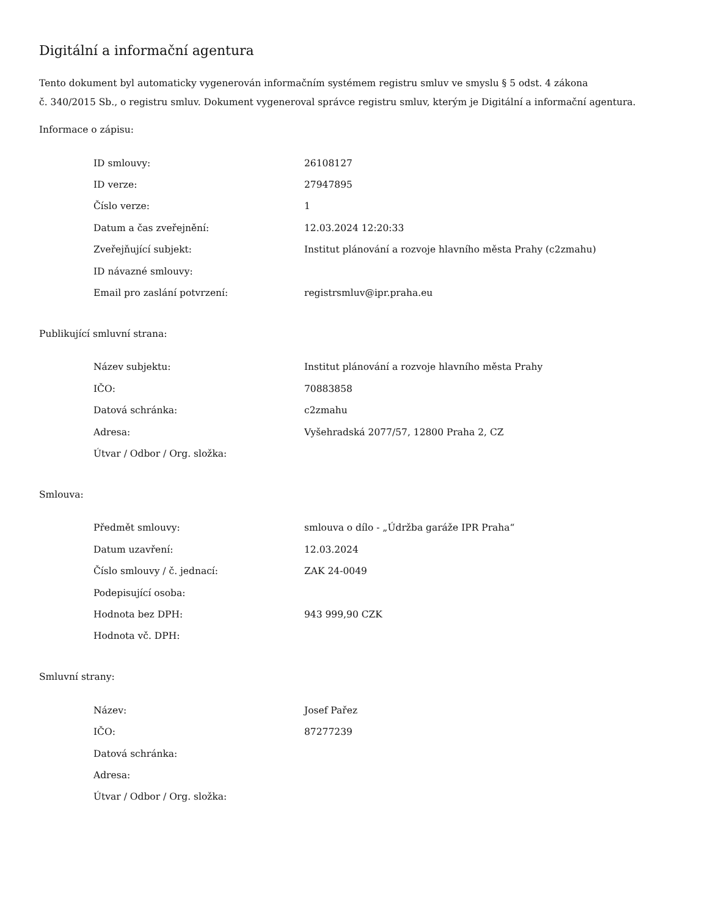Digitální a informační agentura
Tento dokument byl automaticky vygenerován informačním systémem registru smluv ve smyslu § 5 odst. 4 zákona
č. 340/2015 Sb., o registru smluv. Dokument vygeneroval správce registru smluv, kterým je Digitální a informační agentura.
Informace o zápisu:
| ID smlouvy: | 26108127 |
| ID verze: | 27947895 |
| Číslo verze: | 1 |
| Datum a čas zveřejnění: | 12.03.2024 12:20:33 |
| Zveřejňující subjekt: | Institut plánování a rozvoje hlavního města Prahy (c2zmahu) |
| ID návazné smlouvy: | |
| Email pro zaslání potvrzení: | registrsmluv@ipr.praha.eu |
Publikující smluvní strana:
| Název subjektu: | Institut plánování a rozvoje hlavního města Prahy |
| IČO: | 70883858 |
| Datová schránka: | c2zmahu |
| Adresa: | Vyšehradská 2077/57, 12800 Praha 2, CZ |
| Útvar / Odbor / Org. složka: | |
Smlouva:
| Předmět smlouvy: | smlouva o dílo - „Údržba garáže IPR Praha“ |
| Datum uzavření: | 12.03.2024 |
| Číslo smlouvy / č. jednací: | ZAK 24-0049 |
| Podepisující osoba: | |
| Hodnota bez DPH: | 943 999,90 CZK |
| Hodnota vč. DPH: | |
Smluvní strany:
| Název: | Josef Pařez |
| IČO: | 87277239 |
| Datová schránka: | |
| Adresa: | |
| Útvar / Odbor / Org. složka: | |